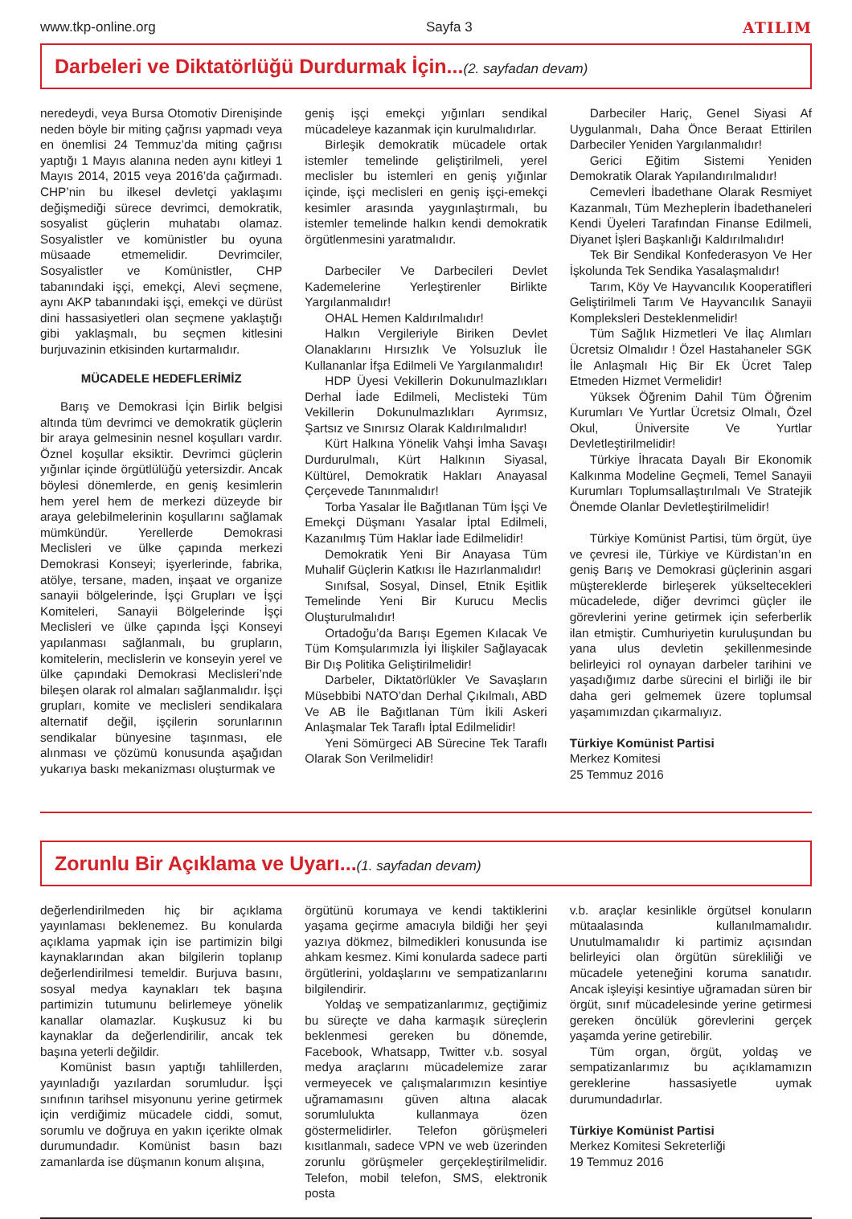www.tkp-online.org Sayfa 3 ATILIM
Darbeleri ve Diktatörlüğü Durdurmak İçin...
(2. sayfadan devam)
neredeydi, veya Bursa Otomotiv Direnişinde neden böyle bir miting çağrısı yapmadı veya en önemlisi 24 Temmuz’da miting çağrısı yaptığı 1 Mayıs alanına neden aynı kitleyi 1 Mayıs 2014, 2015 veya 2016’da çağırmadı. CHP’nin bu ilkesel devletçi yaklaşımı değişmediği sürece devrimci, demokratik, sosyalist güçlerin muhatabı olamaz. Sosyalistler ve komünistler bu oyuna müsaade etmemelidir. Devrimciler, Sosyalistler ve Komünistler, CHP tabanındaki işçi, emekçi, Alevi seçmene, aynı AKP tabanındaki işçi, emekçi ve dürüst dini hassasiyetleri olan seçmene yaklaştığı gibi yaklaşmalı, bu seçmen kitlesini burjuvazinin etkisinden kurtarmalıdır.
MÜCADELE HEDEFLERİMİZ
Barış ve Demokrasi İçin Birlik belgisi altında tüm devrimci ve demokratik güçlerin bir araya gelmesinin nesnel koşulları vardır. Öznel koşullar eksiktir. Devrimci güçlerin yığınlar içinde örgütlülüğü yetersizdir. Ancak böylesi dönemlerde, en geniş kesimlerin hem yerel hem de merkezi düzeyde bir araya gelebilmelerinin koşullarını sağlamak mümkündür. Yerellerde Demokrasi Meclisleri ve ülke çapında merkezi Demokrasi Konseyi; işyerlerinde, fabrika, atölye, tersane, maden, inşaat ve organize sanayii bölgelerinde, İşçi Grupları ve İşçi Komiteleri, Sanayii Bölgelerinde İşçi Meclisleri ve ülke çapında İşçi Konseyi yapılanması sağlanmalı, bu grupların, komitelerin, meclislerin ve konseyin yerel ve ülke çapındaki Demokrasi Meclisleri’nde bileşen olarak rol almaları sağlanmalıdır. İşçi grupları, komite ve meclisleri sendikalara alternatif değil, işçilerin sorunlarının sendikalar bünyesine taşınması, ele alınması ve çözümü konusunda aşağıdan yukarıya baskı mekanizması oluşturmak ve
geniş işçi emekçi yığınları sendikal mücadeleye kazanmak için kurulmalıdırlar.
Birleşik demokratik mücadele ortak istemler temelinde geliştirilmeli, yerel meclisler bu istemleri en geniş yığınlar içinde, işçi meclisleri en geniş işçi-emekçi kesimler arasında yaygınlaştırmalı, bu istemler temelinde halkın kendi demokratik örgütlenmesini yaratmalıdır.
Darbeciler Ve Darbecileri Devlet Kademelerine Yerleştirenler Birlikte Yargılanmalıdır!
OHAL Hemen Kaldırılmalıdır!
Halkın Vergileriyle Biriken Devlet Olanaklarını Hırsızlık Ve Yolsuzluk İle Kullananlar İfşa Edilmeli Ve Yargılanmalıdır!
HDP Üyesi Vekillerin Dokunulmazlıkları Derhal İade Edilmeli, Meclisteki Tüm Vekillerin Dokunulmazlıkları Ayrımsız, Şartsız ve Sınırsız Olarak Kaldırılmalıdır!
Kürt Halkına Yönelik Vahşi İmha Savaşı Durdurulmalı, Kürt Halkının Siyasal, Kültürel, Demokratik Hakları Anayasal Çerçevede Tanınmalıdır!
Torba Yasalar İle Bağıtlanan Tüm İşçi Ve Emekçi Düşmanı Yasalar İptal Edilmeli, Kazanılmış Tüm Haklar İade Edilmelidir!
Demokratik Yeni Bir Anayasa Tüm Muhalif Güçlerin Katkısı İle Hazırlanmalıdır!
Sınıfsal, Sosyal, Dinsel, Etnik Eşitlik Temelinde Yeni Bir Kurucu Meclis Oluşturulmalıdır!
Ortadoğu’da Barışı Egemen Kılacak Ve Tüm Komşularımızla İyi İlişkiler Sağlayacak Bir Dış Politika Geliştirilmelidir!
Darbeler, Diktatörlükler Ve Savaşların Müsebbibi NATO’dan Derhal Çıkılmalı, ABD Ve AB İle Bağıtlanan Tüm İkili Askeri Anlaşmalar Tek Taraflı İptal Edilmelidir!
Yeni Sömürgeci AB Sürecine Tek Taraflı Olarak Son Verilmelidir!
Darbeciler Hariç, Genel Siyasi Af Uygulanmalı, Daha Önce Beraat Ettirilen Darbeciler Yeniden Yargılanmalıdır!
Gerici Eğitim Sistemi Yeniden Demokratik Olarak Yapılandırılmalıdır!
Cemevleri İbadethane Olarak Resmiyet Kazanmalı, Tüm Mezheplerin İbadethaneleri Kendi Üyeleri Tarafından Finanse Edilmeli, Diyanet İşleri Başkanlığı Kaldırılmalıdır!
Tek Bir Sendikal Konfederasyon Ve Her İşkolunda Tek Sendika Yasalaşmalıdır!
Tarım, Köy Ve Hayvancılık Kooperatifleri Geliştirilmeli Tarım Ve Hayvancılık Sanayii Kompleksleri Desteklenmelidir!
Tüm Sağlık Hizmetleri Ve İlaç Alımları Ücretsiz Olmalıdır ! Özel Hastahaneler SGK İle Anlaşmalı Hiç Bir Ek Ücret Talep Etmeden Hizmet Vermelidir!
Yüksek Öğrenim Dahil Tüm Öğrenim Kurumları Ve Yurtlar Ücretsiz Olmalı, Özel Okul, Üniversite Ve Yurtlar Devletleştirilmelidir!
Türkiye İhracata Dayalı Bir Ekonomik Kalkınma Modeline Geçmeli, Temel Sanayii Kurumları Toplumsallaştırılmalı Ve Stratejik Önemde Olanlar Devletleştirilmelidir!
Türkiye Komünist Partisi, tüm örgüt, üye ve çevresi ile, Türkiye ve Kürdistan’ın en geniş Barış ve Demokrasi güçlerinin asgari müştereklerde birleşerek yükseltecekleri mücadelede, diğer devrimci güçler ile görevlerini yerine getirmek için seferberlik ilan etmiştir. Cumhuriyetin kuruluşundan bu yana ulus devletin şekillenmesinde belirleyici rol oynayan darbeler tarihini ve yaşadığımız darbe sürecini el birliği ile bir daha geri gelmemek üzere toplumsal yaşamımızdan çıkarmalıyız.
Türkiye Komünist Partisi
Merkez Komitesi
25 Temmuz 2016
Zorunlu Bir Açıklama ve Uyarı...
(1. sayfadan devam)
değerlendirilmeden hiç bir açıklama yayınlaması beklenemez. Bu konularda açıklama yapmak için ise partimizin bilgi kaynaklarından akan bilgilerin toplanıp değerlendirilmesi temeldir. Burjuva basını, sosyal medya kaynakları tek başına partimizin tutumunu belirlemeye yönelik kanallar olamazlar. Kuşkusuz ki bu kaynaklar da değerlendirilir, ancak tek başına yeterli değildir.
Komünist basın yaptığı tahlillerden, yayınladığı yazılardan sorumludur. İşçi sınıfının tarihsel misyonunu yerine getirmek için verdiğimiz mücadele ciddi, somut, sorumlu ve doğruya en yakın içerikte olmak durumundadır. Komünist basın bazı zamanlarda ise düşmanın konum alışına,
örgütünü korumaya ve kendi taktiklerini yaşama geçirme amacıyla bildiği her şeyi yazıya dökmez, bilmedikleri konusunda ise ahkam kesmez. Kimi konularda sadece parti örgütlerini, yoldaşlarını ve sempatizanlarını bilgilendirir.
Yoldaş ve sempatizanlarımız, geçtiğimiz bu süreçte ve daha karmaşık süreçlerin beklenmesi gereken bu dönemde, Facebook, Whatsapp, Twitter v.b. sosyal medya araçlarını mücadelemize zarar vermeyecek ve çalışmalarımızın kesintiye uğramamasını güven altına alacak sorumlulukta kullanmaya özen göstermelidirler. Telefon görüşmeleri kısıtlanmalı, sadece VPN ve web üzerinden zorunlu görüşmeler gerçekleştirilmelidir. Telefon, mobil telefon, SMS, elektronik posta
v.b. araçlar kesinlikle örgütsel konuların mütaalasında kullanılmamalıdır. Unutulmamalıdır ki partimiz açısından belirleyici olan örgütün sürekliliği ve mücadele yeteneğini koruma sanatıdır. Ancak işleyişi kesintiye uğramadan süren bir örgüt, sınıf mücadelesinde yerine getirmesi gereken öncülük görevlerini gerçek yaşamda yerine getirebilir.
Tüm organ, örgüt, yoldaş ve sempatizanlarımız bu açıklamamızın gereklerine hassasiyetle uymak durumundadırlar.
Türkiye Komünist Partisi
Merkez Komitesi Sekreterliği
19 Temmuz 2016